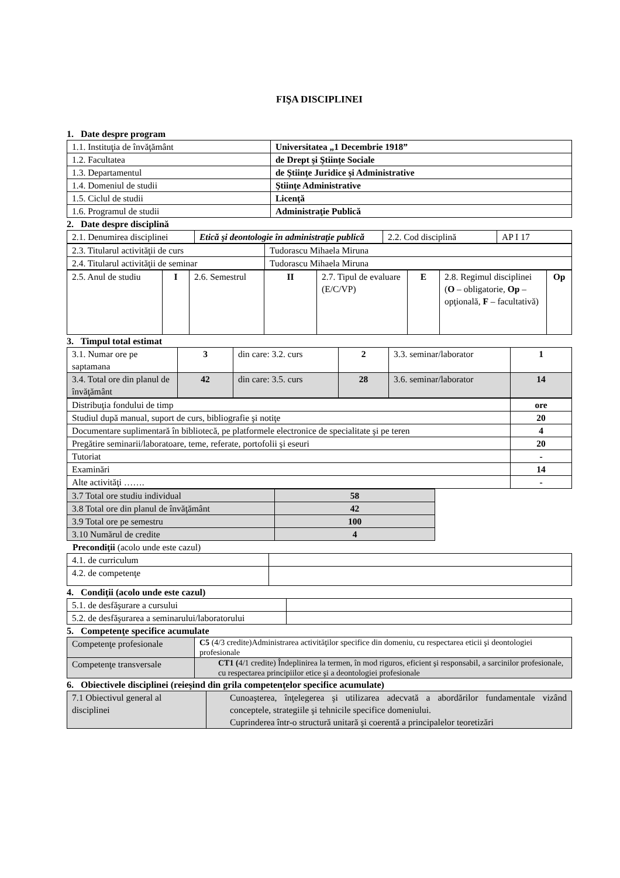FIŞA DISCIPLINEI
1. Date despre program
| 1.1. Instituţia de învăţământ | Universitatea „1 Decembrie 1918” |
| 1.2. Facultatea | de Drept şi Ştiinţe Sociale |
| 1.3. Departamentul | de Ştiinţe Juridice şi Administrative |
| 1.4. Domeniul de studii | Ştiinţe Administrative |
| 1.5. Ciclul de studii | Licenţă |
| 1.6. Programul de studii | Administraţie Publică |
2. Date despre disciplină
| 2.1. Denumirea disciplinei | Etică şi deontologie în administraţie publică | 2.2. Cod disciplină | AP I 17 |
| 2.3. Titularul activităţii de curs | Tudorascu Mihaela Miruna |
| 2.4. Titularul activităţii de seminar | Tudorascu Mihaela Miruna |
| 2.5. Anul de studiu | I | 2.6. Semestrul | II | 2.7. Tipul de evaluare (E/C/VP) | E | 2.8. Regimul disciplinei ( O – obligatorie, Op – opţională, F – facultativă) | Op |
3. Timpul total estimat
| 3.1. Numar ore pe saptamana | 3 | din care: 3.2. curs | 2 | 3.3. seminar/laborator | 1 |
| 3.4. Total ore din planul de învăţământ | 42 | din care: 3.5. curs | 28 | 3.6. seminar/laborator | 14 |
| Distribuţia fondului de timp | ore |
| Studiul după manual, suport de curs, bibliografie şi notiţe | 20 |
| Documentare suplimentară în bibliotecă, pe platformele electronice de specialitate şi pe teren | 4 |
| Pregătire seminarii/laboratoare, teme, referate, portofolii şi eseuri | 20 |
| Tutoriat | - |
| Examinări | 14 |
| Alte activităţi ……. | - |
| 3.7 Total ore studiu individual | 58 |
| 3.8 Total ore din planul de învăţământ | 42 |
| 3.9 Total ore pe semestru | 100 |
| 3.10 Numărul de credite | 4 |
Precondiţii (acolo unde este cazul)
| 4.1. de curriculum | |
| 4.2. de competenţe | |
4. Condiţii (acolo unde este cazul)
| 5.1. de desfăşurare a cursului | |
| 5.2. de desfăşurarea a seminarului/laboratorului | |
5. Competenţe specifice acumulate
| Competenţe profesionale | C5 (4/3 credite)Administrarea activităţilor specifice din domeniu, cu respectarea eticii şi deontologiei profesionale |
| Competenţe transversale | CT1 ( 4/1 credite) Îndeplinirea la termen, în mod riguros, eficient şi responsabil, a sarcinilor profesionale, cu respectarea principiilor etice şi a deontologiei profesionale |
6. Obiectivele disciplinei (reieşind din grila competenţelor specifice acumulate)
| 7.1 Obiectivul general al disciplinei | Cunoaşterea, înţelegerea şi utilizarea adecvată a abordărilor fundamentale vizând conceptele, strategiile şi tehnicile specifice domeniului. Cuprinderea într-o structură unitară şi coerentă a principalelor teoretizări |